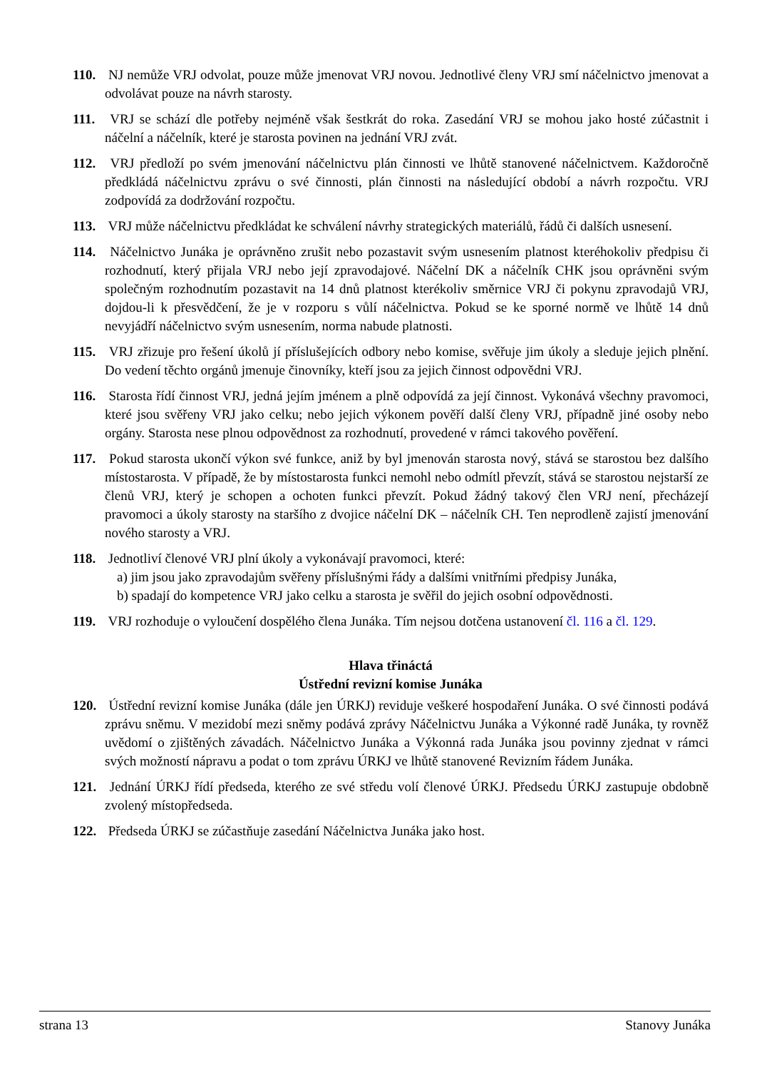110. NJ nemůže VRJ odvolat, pouze může jmenovat VRJ novou. Jednotlivé členy VRJ smí náčelnictvo jmenovat a odvolávat pouze na návrh starosty.
111. VRJ se schází dle potřeby nejméně však šestkrát do roka. Zasedání VRJ se mohou jako hosté zúčastnit i náčelní a náčelník, které je starosta povinen na jednání VRJ zvát.
112. VRJ předloží po svém jmenování náčelnictvu plán činnosti ve lhůtě stanovené náčelnictvem. Každoročně předkládá náčelnictvu zprávu o své činnosti, plán činnosti na následující období a návrh rozpočtu. VRJ zodpovídá za dodržování rozpočtu.
113. VRJ může náčelnictvu předkládat ke schválení návrhy strategických materiálů, řádů či dalších usnesení.
114. Náčelnictvo Junáka je oprávněno zrušit nebo pozastavit svým usnesením platnost kteréhokoliv předpisu či rozhodnutí, který přijala VRJ nebo její zpravodajové. Náčelní DK a náčelník CHK jsou oprávněni svým společným rozhodnutím pozastavit na 14 dnů platnost kterékoliv směrnice VRJ či pokynu zpravodajů VRJ, dojdou-li k přesvědčení, že je v rozporu s vůlí náčelnictva. Pokud se ke sporné normě ve lhůtě 14 dnů nevyjádří náčelnictvo svým usnesením, norma nabude platnosti.
115. VRJ zřizuje pro řešení úkolů jí příslušejících odbory nebo komise, svěřuje jim úkoly a sleduje jejich plnění. Do vedení těchto orgánů jmenuje činovníky, kteří jsou za jejich činnost odpovědni VRJ.
116. Starosta řídí činnost VRJ, jedná jejím jménem a plně odpovídá za její činnost. Vykonává všechny pravomoci, které jsou svěřeny VRJ jako celku; nebo jejich výkonem pověří další členy VRJ, případně jiné osoby nebo orgány. Starosta nese plnou odpovědnost za rozhodnutí, provedené v rámci takového pověření.
117. Pokud starosta ukončí výkon své funkce, aniž by byl jmenován starosta nový, stává se starostou bez dalšího místostarosta. V případě, že by místostarosta funkci nemohl nebo odmítl převzít, stává se starostou nejstarší ze členů VRJ, který je schopen a ochoten funkci převzít. Pokud žádný takový člen VRJ není, přecházejí pravomoci a úkoly starosty na staršího z dvojice náčelní DK – náčelník CH. Ten neprodleně zajistí jmenování nového starosty a VRJ.
118. Jednotliví členové VRJ plní úkoly a vykonávají pravomoci, které:
a) jim jsou jako zpravodajům svěřeny příslušnými řády a dalšími vnitřními předpisy Junáka,
b) spadají do kompetence VRJ jako celku a starosta je svěřil do jejich osobní odpovědnosti.
119. VRJ rozhoduje o vyloučení dospělého člena Junáka. Tím nejsou dotčena ustanovení čl. 116 a čl. 129.
Hlava třináctá
Ústřední revizní komise Junáka
120. Ústřední revizní komise Junáka (dále jen ÚRKJ) reviduje veškeré hospodaření Junáka. O své činnosti podává zprávu sněmu. V mezidobí mezi sněmy podává zprávy Náčelnictvu Junáka a Výkonné radě Junáka, ty rovněž uvědomí o zjištěných závadách. Náčelnictvo Junáka a Výkonná rada Junáka jsou povinny zjednat v rámci svých možností nápravu a podat o tom zprávu ÚRKJ ve lhůtě stanovené Revizním řádem Junáka.
121. Jednání ÚRKJ řídí předseda, kterého ze své středu volí členové ÚRKJ. Předsedu ÚRKJ zastupuje obdobně zvolený místopředseda.
122. Předseda ÚRKJ se zúčastňuje zasedání Náčelnictva Junáka jako host.
strana 13 Stanovy Junáka